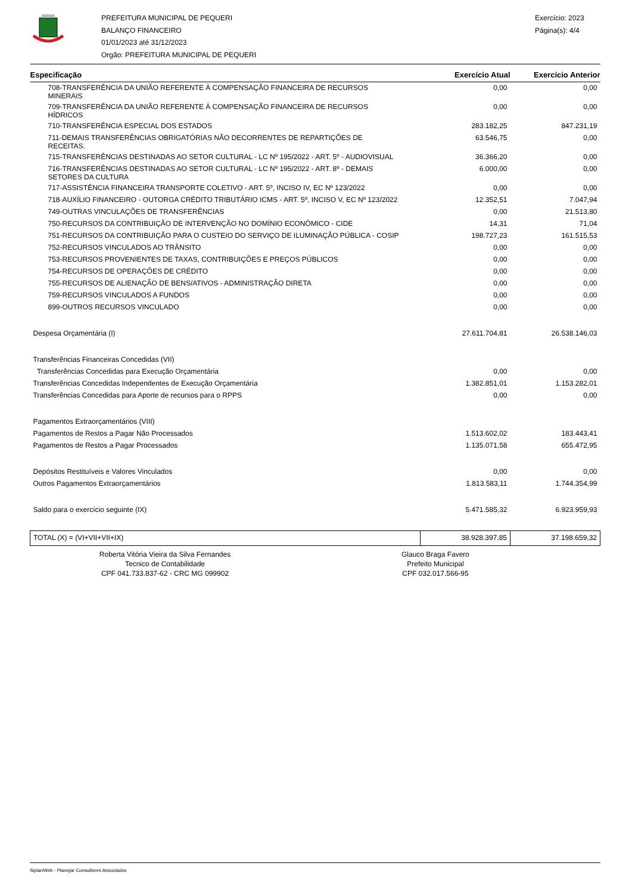PREFEITURA MUNICIPAL DE PEQUERI
BALANÇO FINANCEIRO
01/01/2023 até 31/12/2023
Orgão: PREFEITURA MUNICIPAL DE PEQUERI
Exercício: 2023
Página(s): 4/4
| Especificação | Exercício Atual | Exercício Anterior |
| --- | --- | --- |
| 708-TRANSFERÊNCIA DA UNIÃO REFERENTE À COMPENSAÇÃO FINANCEIRA DE RECURSOS MINERAIS | 0,00 | 0,00 |
| 709-TRANSFERÊNCIA DA UNIÃO REFERENTE À COMPENSAÇÃO FINANCEIRA DE RECURSOS HÍDRICOS | 0,00 | 0,00 |
| 710-TRANSFERÊNCIA ESPECIAL DOS ESTADOS | 283.182,25 | 847.231,19 |
| 711-DEMAIS TRANSFERÊNCIAS OBRIGATÓRIAS NÃO DECORRENTES DE REPARTIÇÕES DE RECEITAS. | 63.546,75 | 0,00 |
| 715-TRANSFERÊNCIAS DESTINADAS AO SETOR CULTURAL - LC Nº 195/2022 - ART. 5º - AUDIOVISUAL | 36.366,20 | 0,00 |
| 716-TRANSFERÊNCIAS DESTINADAS AO SETOR CULTURAL - LC Nº 195/2022 - ART. 8º - DEMAIS SETORES DA CULTURA | 6.000,00 | 0,00 |
| 717-ASSISTÊNCIA FINANCEIRA TRANSPORTE COLETIVO - ART. 5º, INCISO IV, EC Nº 123/2022 | 0,00 | 0,00 |
| 718-AUXÍLIO FINANCEIRO - OUTORGA CRÉDITO TRIBUTÁRIO ICMS - ART. 5º, INCISO V, EC Nº 123/2022 | 12.352,51 | 7.047,94 |
| 749-OUTRAS VINCULAÇÕES DE TRANSFERÊNCIAS | 0,00 | 21.513,80 |
| 750-RECURSOS DA CONTRIBUIÇÃO DE INTERVENÇÃO NO DOMÍNIO ECONÔMICO - CIDE | 14,31 | 71,04 |
| 751-RECURSOS DA CONTRIBUIÇÃO PARA O CUSTEIO DO SERVIÇO DE ILUMINAÇÃO PÚBLICA - COSIP | 198.727,23 | 161.515,53 |
| 752-RECURSOS VINCULADOS AO TRÂNSITO | 0,00 | 0,00 |
| 753-RECURSOS PROVENIENTES DE TAXAS, CONTRIBUIÇÕES E PREÇOS PÚBLICOS | 0,00 | 0,00 |
| 754-RECURSOS DE OPERAÇÕES DE CRÉDITO | 0,00 | 0,00 |
| 755-RECURSOS DE ALIENAÇÃO DE BENS/ATIVOS - ADMINISTRAÇÃO DIRETA | 0,00 | 0,00 |
| 759-RECURSOS VINCULADOS A FUNDOS | 0,00 | 0,00 |
| 899-OUTROS RECURSOS VINCULADO | 0,00 | 0,00 |
| Despesa Orçamentária (I) | 27.611.704,81 | 26.538.146,03 |
| Transferências Financeiras Concedidas (VII) | | |
| Transferências Concedidas para Execução Orçamentária | 0,00 | 0,00 |
| Transferências Concedidas Independentes de Execução Orçamentária | 1.382.851,01 | 1.153.282,01 |
| Transferências Concedidas para Aporte de recursos para o RPPS | 0,00 | 0,00 |
| Pagamentos Extraorçamentários (VIII) | | |
| Pagamentos de Restos a Pagar Não Processados | 1.513.602,02 | 183.443,41 |
| Pagamentos de Restos a Pagar Processados | 1.135.071,58 | 655.472,95 |
| Depósitos Restituíveis e Valores Vinculados | 0,00 | 0,00 |
| Outros Pagamentos Extraorçamentários | 1.813.583,11 | 1.744.354,99 |
| Saldo para o exercício seguinte (IX) | 5.471.585,32 | 6.923.959,93 |
| TOTAL (X) = (VI+VII+VII+IX) | 38.928.397,85 | 37.198.659,32 |
Roberta Vitória Vieira da Silva Fernandes
Tecnico de Contabilidade
CPF 041.733.837-62 - CRC MG 099902
Glauco Braga Favero
Prefeito Municipal
CPF 032.017.566-95
SiplanWeb - Planejar Consultores Associados